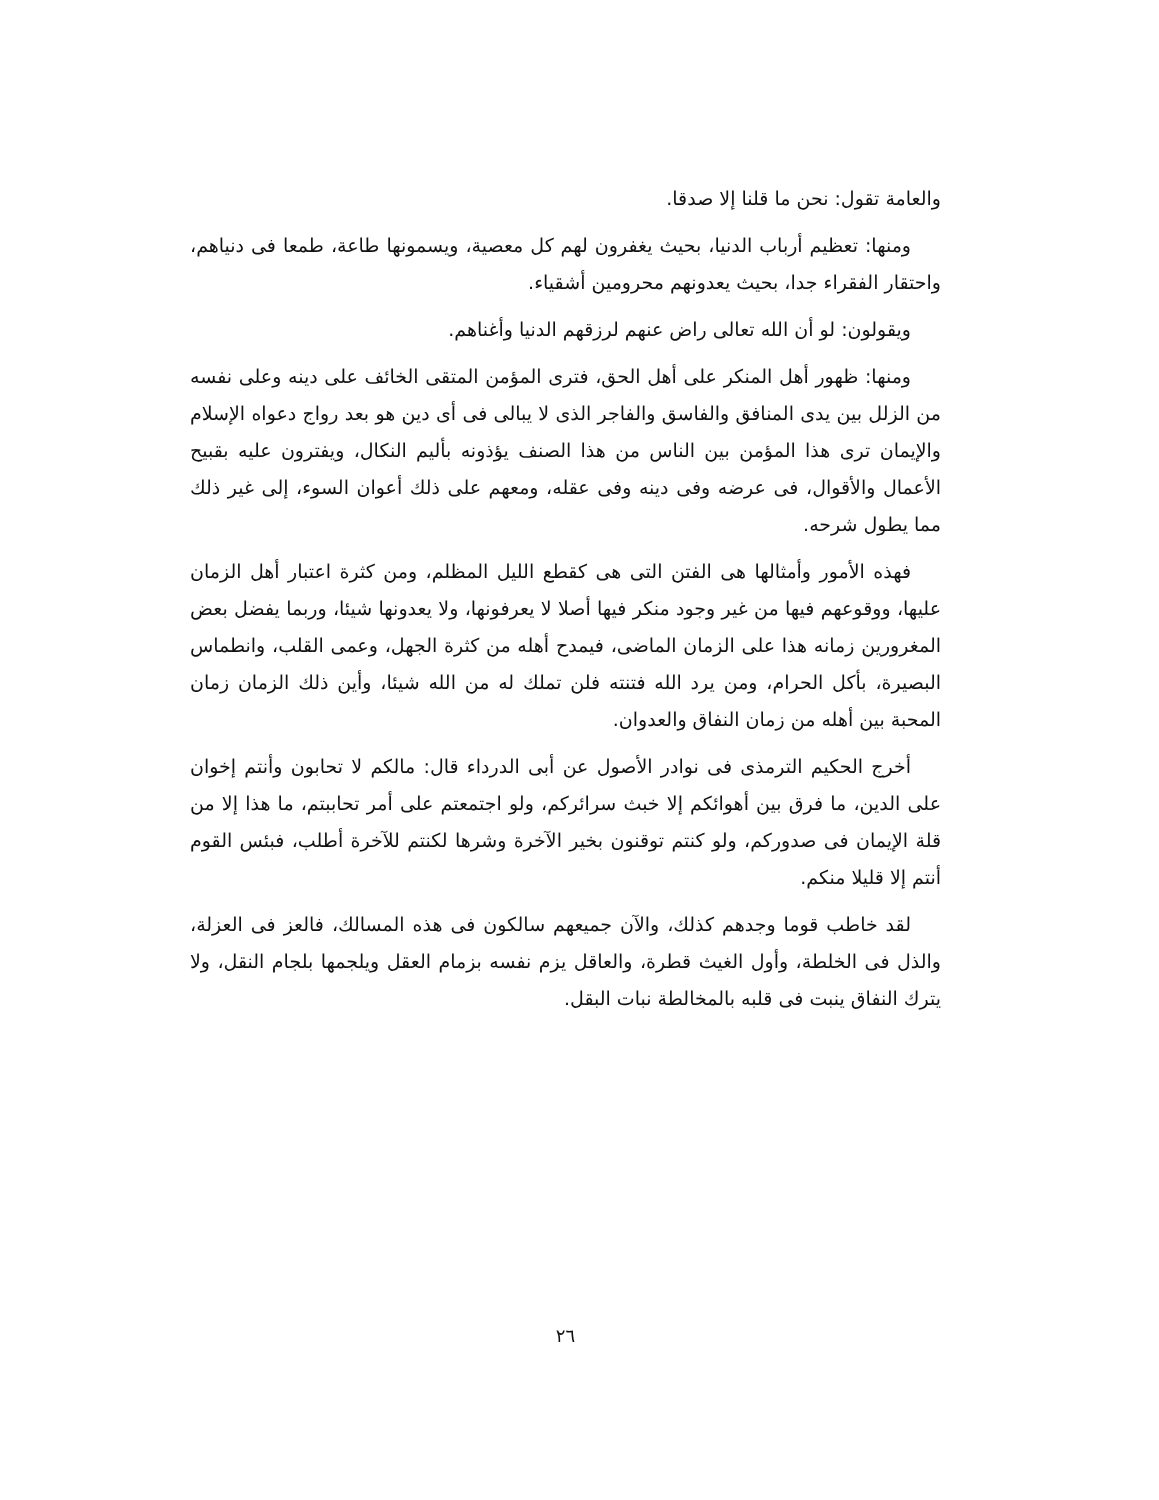والعامة تقول: نحن ما قلنا إلا صدقا.
ومنها: تعظيم أرباب الدنيا، بحيث يغفرون لهم كل معصية، ويسمونها طاعة، طمعا فى دنياهم، واحتقار الفقراء جدا، بحيث يعدونهم محرومين أشقياء.
ويقولون: لو أن الله تعالى راض عنهم لرزقهم الدنيا وأغناهم.
ومنها: ظهور أهل المنكر على أهل الحق، فترى المؤمن المتقى الخائف على دينه وعلى نفسه من الزلل بين يدى المنافق والفاسق والفاجر الذى لا يبالى فى أى دين هو بعد رواج دعواه الإسلام والإيمان ترى هذا المؤمن بين الناس من هذا الصنف يؤذونه بأليم النكال، ويفترون عليه بقبيح الأعمال والأقوال، فى عرضه وفى دينه وفى عقله، ومعهم على ذلك أعوان السوء، إلى غير ذلك مما يطول شرحه.
فهذه الأمور وأمثالها هى الفتن التى هى كقطع الليل المظلم، ومن كثرة اعتبار أهل الزمان عليها، ووقوعهم فيها من غير وجود منكر فيها أصلا لا يعرفونها، ولا يعدونها شيئا، وربما يفضل بعض المغرورين زمانه هذا على الزمان الماضى، فيمدح أهله من كثرة الجهل، وعمى القلب، وانطماس البصيرة، بأكل الحرام، ومن يرد الله فتنته فلن تملك له من الله شيئا، وأين ذلك الزمان زمان المحبة بين أهله من زمان النفاق والعدوان.
أخرج الحكيم الترمذى فى نوادر الأصول عن أبى الدرداء قال: مالكم لا تحابون وأنتم إخوان على الدين، ما فرق بين أهوائكم إلا خبث سرائركم، ولو اجتمعتم على أمر تحاببتم، ما هذا إلا من قلة الإيمان فى صدوركم، ولو كنتم توقنون بخير الآخرة وشرها لكنتم للآخرة أطلب، فبئس القوم أنتم إلا قليلا منكم.
لقد خاطب قوما وجدهم كذلك، والآن جميعهم سالكون فى هذه المسالك، فالعز فى العزلة، والذل فى الخلطة، وأول الغيث قطرة، والعاقل يزم نفسه بزمام العقل ويلجمها بلجام النقل، ولا يترك النفاق ينبت فى قلبه بالمخالطة نبات البقل.
٢٦